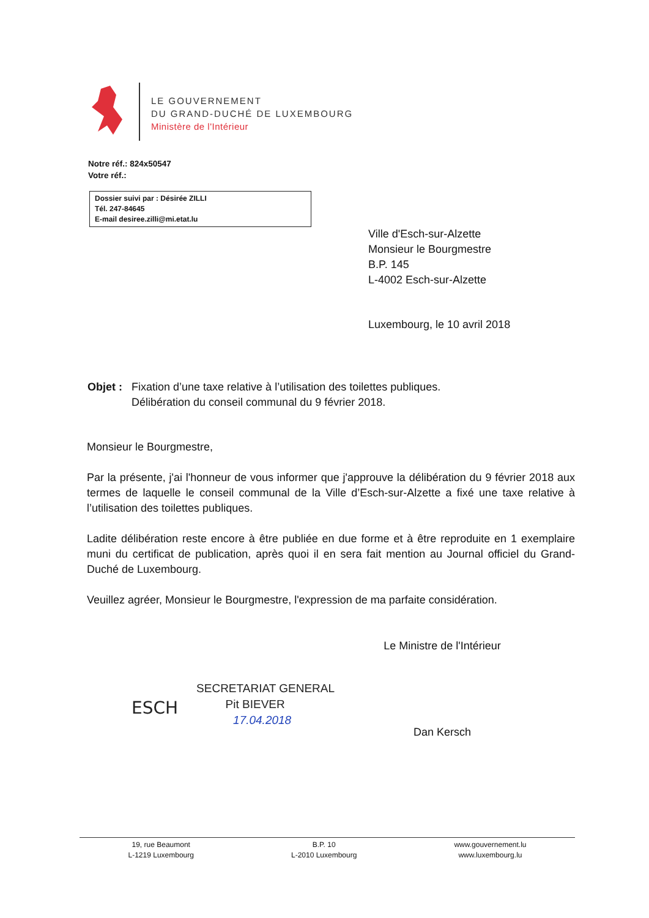LE GOUVERNEMENT
DU GRAND-DUCHÉ DE LUXEMBOURG
Ministère de l'Intérieur
Notre réf.: 824x50547
Votre réf.:
Dossier suivi par : Désirée ZILLI
Tél. 247-84645
E-mail desiree.zilli@mi.etat.lu
Ville d'Esch-sur-Alzette
Monsieur le Bourgmestre
B.P. 145
L-4002 Esch-sur-Alzette
Luxembourg, le 10 avril 2018
Objet :
Fixation d’une taxe relative à l’utilisation des toilettes publiques.
Délibération du conseil communal du 9 février 2018.
Monsieur le Bourgmestre,
Par la présente, j'ai l'honneur de vous informer que j'approuve la délibération du 9 février 2018 aux termes de laquelle le conseil communal de la Ville d’Esch-sur-Alzette a fixé une taxe relative à l’utilisation des toilettes publiques.
Ladite délibération reste encore à être publiée en due forme et à être reproduite en 1 exemplaire muni du certificat de publication, après quoi il en sera fait mention au Journal officiel du Grand-Duché de Luxembourg.
Veuillez agréer, Monsieur le Bourgmestre, l'expression de ma parfaite considération.
Le Ministre de l'Intérieur
Dan Kersch
ESCH
SECRETARIAT GENERAL
Pit BIEVER
17.04.2018
19, rue Beaumont
L-1219 Luxembourg
B.P. 10
L-2010 Luxembourg
www.gouvernement.lu
www.luxembourg.lu